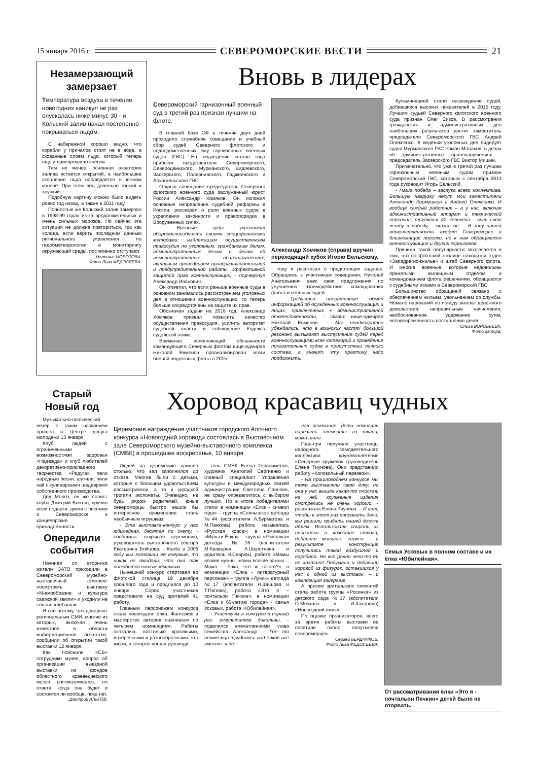15 января 2016 г.
СЕВЕРОМОРСКИЕ ВЕСТИ 21
Незамерзающий замерзает
Температура воздуха в течение новогодних каникул не раз опускалась ниже минус 30 - и Кольский залив начал постепенно покрываться льдом.
С набережной хорошо видно, что корабли у причалов стоят не в воде, а скованные слоем льда, который теперь еще и припорошило снегом.
Тем не менее, основная акватория залива остается открытой, а наибольшее скопление льда наблюдается в южном колене. При этом лед довольно тонкий и хрупкий.
Подобную картину можно было видеть ровно год назад, а также в 2011 году.
Полностью же Кольский залив замерзал в 1998-99 годах из-за продолжительных и очень сильных морозов. Но сейчас эта ситуация не должна повториться, так как холода, если верить последним данным регионального управления по гидрометеорологии и мониторингу окружающей среды, постепенно отступают.
Наталья МОРОЗОВА.
Фото Льва ФЕДОСЕЕВА.
Вновь в лидерах
Североморский гарнизонный военный суд в третий раз признан лучшим на флоте.
В главной базе СФ в течение двух дней проходило служебное совещание и учебный сбор судей Северного флотского и подведомственных ему гарнизонных военных судов (ГВС). На подведение итогов года прибыли представители Североморского, Северодвинского, Мурманского, Видяевского, Заозерского, Полярнинского, Гаджиевского и Архангельского ГВС.
Открыл совещание председатель Северного флотского военного суда заслуженный юрист России Александр Хомяков. Он изложил основные направления судебной реформы в России, рассказал о роли военных судов в укреплении законности и правопорядка в Вооруженных силах.
- Военные суды укрепляют обороноспособность своими специфическими методами: надлежащим осуществлением правосудия по уголовным, гражданским делам, административным делам и делам об административных правонарушениях, активным проведением праворазъяснительной и предупредительной работы, эффективной защитой прав военнослужащих, - подчеркнул Александр Иванович.
Он отметил, что если раньше военные суды в основном занимались рассмотрением уголовных дел в отношении военнослужащих, то теперь больше сосредоточены на защите их прав.
Обозначая задачи на 2016 год, Александр Хомяков призвал повысить качество осуществления правосудия, усилить авторитет судебной власти и соблюдение Кодекса судейской этики.
Временно исполняющий обязанности командующего Северным флотом вице-адмирал Николай Евменов проанализировал итоги боевой подготовки флота в 2015
Александр Хомяков (справа) вручил переходящий кубок Игорю Бельскому.
году и рассказал о предстоящих задачах. Обращаясь к участникам совещания, Николай Анатольевич внес свои предложения по улучшению взаимодействия командования флота и военных судей.
- Требуется оперативный обмен информацией об осужденных военнослужащих и лицах, привлеченных к административной ответственности, - сказал вице-адмирал Николай Евменов. - Мы неоднократно убеждались, что в воинских частях большой резонанс вызывают выступления судей перед военнослужащими всех категорий и проведение показательных судов в присутствии личного состава, а значит, эту практику надо продолжить.
Кульминацией стало награждение судей, добившихся высоких показателей в 2015 году. Лучшим судьей Северного флотского военного суда признан Олег Сизов. В рассмотрении гражданских и административных дел наибольших результатов достиг заместитель председателя Североморского ГВС Андрей Олексенко. В ведении уголовных дел лидирует судья Мурманского ГВС Роман Малахов, в делах об административных правонарушениях – председатель Заозерского ГВС Виктор Мишин.
Примечательно, что уже в третий раз лучшим гарнизонным военным судом признан Североморский ГВС, которым с сентября 2013 года руководит Игорь Бельский.
- Наша победа – заслуга всего коллектива. Большую нагрузку несут мои заместители Александр Кормушкин и Андрей Олексенко. И вообще каждый работник – а у нас, включая административный аппарат и технический персонал, трудятся 42 человека - внес свою лепту в победу, - сказал он. – В зону нашей ответственности входят Североморск и близлежащие поселки, но к нам обращаются военнослужащие и других гарнизонов.
Причина такой популярности заключается в том, что во флотской столице находятся отдел «Западрегионжилье» и штаб Северного флота. И многие военные, которые недовольны принятыми жилищным отделом и командованием флота решениями, обращаются с судебными исками в Североморский ГВС.
Большинство обращений связано с обеспечением жильем, увольнением со службы. Немало нареканий по поводу выплат денежного довольствия: неправильные начисления, необоснованное удержание сумм, несвоевременность поступления денег.
Ольга ВОРОБЬЕВА.
Фото автора.
Старый Новый год
Музыкально-поэтический вечер с таким названием прошел в Центре досуга молодежи 13 января.
Клуб людей с ограниченными возможностями здоровья «Надежда» и клуб любителей декоративно-прикладного творчества «Радуга» пели народные песни, шутили, пили чай с кулинарными шедеврами собственного производства.
Дед Мороз, он же солист клуба Дмитрий Болтов, вручил всем подарки: диски с песнями о Североморске и канцелярские принадлежности.
Опередили события
Начиная со вторника жители ЗАТО приходили в Североморский музейно-выставочный комплекс посмотреть выставку «Многообразие и культура саамской земли» и уходили не солоно хлебавши.
И все потому, что доверяют региональным СМИ, многие из которых, включая очень известное в области информационное агентство, сообщили об открытии такой выставки 12 января.
Как пояснили «СВ» сотрудники музея, вопрос об организации выездной выставки из фондов областного краеведческого музея рассматривался, но ответа, когда она будет и состоится ли вообще, пока нет.
Дмитрий АЛЬТОВ.
Хоровод красавиц чудных
Церемония награждения участников городского ёлочного конкурса «Новогодний хоровод» состоялась в Выставочном зале Североморского музейно-выставочного комплекса (СМВК) в прошедшее воскресенье, 10 января.
Людей на церемонию пришло столько, что зал заполнился до отказа. Многие были с детьми, которые с большим удовольствием рассматривали, а то и украдкой трогали экспонаты. Очевидно, не будь рядом родителей, юные североморцы быстро нашли бы интересное применение столь необычным игрушкам.
- Эта выставка-конкурс у нас юбилейная, десятая по счету, - сообщила, открывая церемонию, руководитель выставочного сектора Екатерина Бойцова. - Когда в 2006 году мы готовили ее впервые, то никак не ожидали, что она так полюбится нашим землякам.
Нынешний конкурс стартовал во флотской столице 19 декабря прошлого года и продлился до 10 января. Сорок участников представили на суд зрителей 41 работу.
Главным персонажем конкурса стала новогодняя ёлка. Фантазию и мастерство авторов оценивали по четырем номинациям. Работы оказались настолько красивыми, интересными и разнообразными, что жюри, в которое вошли руководи-
тель СМВК Елена Герасименко, художник Анатолий Сергиенко и главный специалист Управления культуры и международных связей администрации Светлана Павлова, не сразу определилось с выбором лучших. Но в итоге победителями стали: в номинации «Ёлка - символ года» – группа «Солнышко» детсада №44 (воспитатели А.Бурматова и М.Панкова), работа называлась «Русская краса»; в номинации «Мульти-Ёлка» – группа «Ромашка» детсада №16 (воспитатели М.Кравцова, А.Шерстнева и родитель Н.Севрюк), работа «Мамы всякие нужны, мамы всякие важны… Мама – ёлка, что ж такого?»; в номинации «Ёлка - литературный персонаж» – группа «Лучик» детсада №17 (воспитатели Н.Шишова и Т.Попова), работа «Это я – почтальон Печкин»; в номинации «Ёлка к 65-летию города» - семья Усковых, работа «Юбилейная».
- Участвуем в конкурсе в первый раз, результатом довольны, - поделился впечатлениями глава семейства Александр. - Где то полмесяца трудились над ёлкой все вместе: я де-
лал основание, дети помогали нарезать элементы из ткани, мама шила...
Гран-при получили участницы народного самодеятельного коллектива кружевоплетения «Северное кружево» (руководитель Елена Тиунова). Они представили работу «Колокольный перезвон».
- На прошлогоднем конкурсе мы тоже выставляли свою ёлку, но она у нас вышла какая-то плоская, на ней кружевные изделия смотрелись не очень хорошо, - рассказала Елена Тиунова. – И вот, чтобы в этот раз поправить дело, мы решили придать нашей ёлочке объем. Использовали спираль из проволоки в качестве ствола, добавили мишуры, кружев - в результате конструкция получилась такой воздушной и нарядной. Но все равно чего-то ей не хватало! Подумали и добавили хоровод из фигурок, оставшихся у нас с одной из выставок, – и композиция заиграла!
А призом зрительских симпатий стала работа группы «Росинка» из детского сада №17 (воспитатели О.Мечкова и И.Захарова) «Новогодний ежик».
По оценке организаторов, всего за время работы выставки ее посетили около полутысячи североморцев.
Сергей БЕРДНИКОВ.
Фото Льва ФЕДОСЕЕВА.
Семья Усковых в полном составе и их ёлка «Юбилейная».
От рассматривания ёлки «Это я - почтальон Печкин» детей было не оторвать.